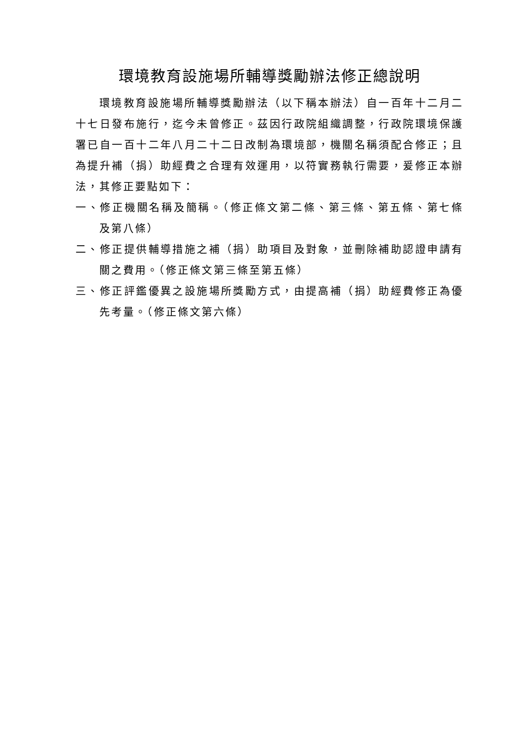環境教育設施場所輔導獎勵辦法修正總說明
環境教育設施場所輔導獎勵辦法（以下稱本辦法）自一百年十二月二十七日發布施行，迄今未曾修正。茲因行政院組織調整，行政院環境保護署已自一百十二年八月二十二日改制為環境部，機關名稱須配合修正；且為提升補（捐）助經費之合理有效運用，以符實務執行需要，爰修正本辦法，其修正要點如下：
一、修正機關名稱及簡稱。（修正條文第二條、第三條、第五條、第七條及第八條）
二、修正提供輔導措施之補（捐）助項目及對象，並刪除補助認證申請有關之費用。（修正條文第三條至第五條）
三、修正評鑑優異之設施場所獎勵方式，由提高補（捐）助經費修正為優先考量。（修正條文第六條）